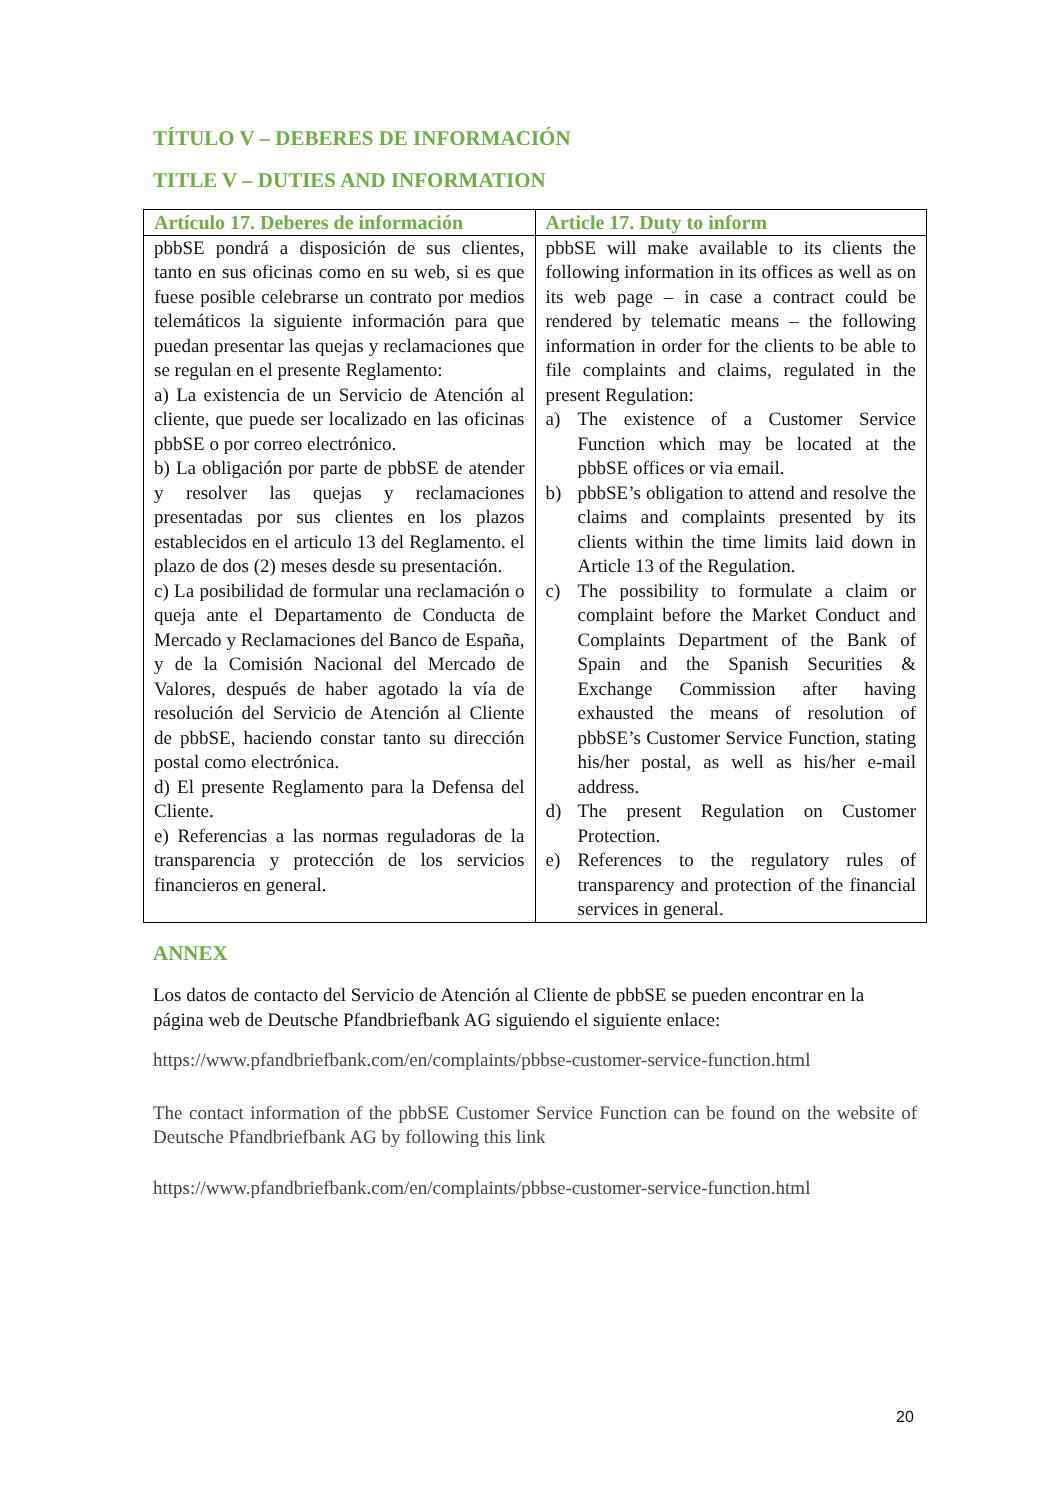TÍTULO V – DEBERES DE INFORMACIÓN
TITLE V – DUTIES AND INFORMATION
| Artículo 17. Deberes de información | Article 17. Duty to inform |
| --- | --- |
| pbbSE pondrá a disposición de sus clientes, tanto en sus oficinas como en su web, si es que fuese posible celebrarse un contrato por medios telemáticos la siguiente información para que puedan presentar las quejas y reclamaciones que se regulan en el presente Reglamento: a) La existencia de un Servicio de Atención al cliente, que puede ser localizado en las oficinas pbbSE o por correo electrónico. b) La obligación por parte de pbbSE de atender y resolver las quejas y reclamaciones presentadas por sus clientes en los plazos establecidos en el articulo 13 del Reglamento. el plazo de dos (2) meses desde su presentación. c) La posibilidad de formular una reclamación o queja ante el Departamento de Conducta de Mercado y Reclamaciones del Banco de España, y de la Comisión Nacional del Mercado de Valores, después de haber agotado la vía de resolución del Servicio de Atención al Cliente de pbbSE, haciendo constar tanto su dirección postal como electrónica. d) El presente Reglamento para la Defensa del Cliente. e) Referencias a las normas reguladoras de la transparencia y protección de los servicios financieros en general. | pbbSE will make available to its clients the following information in its offices as well as on its web page – in case a contract could be rendered by telematic means – the following information in order for the clients to be able to file complaints and claims, regulated in the present Regulation: a) The existence of a Customer Service Function which may be located at the pbbSE offices or via email. b) pbbSE’s obligation to attend and resolve the claims and complaints presented by its clients within the time limits laid down in Article 13 of the Regulation. c) The possibility to formulate a claim or complaint before the Market Conduct and Complaints Department of the Bank of Spain and the Spanish Securities & Exchange Commission after having exhausted the means of resolution of pbbSE’s Customer Service Function, stating his/her postal, as well as his/her e-mail address. d) The present Regulation on Customer Protection. e) References to the regulatory rules of transparency and protection of the financial services in general. |
ANNEX
Los datos de contacto del Servicio de Atención al Cliente de pbbSE se pueden encontrar en la página web de Deutsche Pfandbriefbank AG siguiendo el siguiente enlace:
https://www.pfandbriefbank.com/en/complaints/pbbse-customer-service-function.html
The contact information of the pbbSE Customer Service Function can be found on the website of Deutsche Pfandbriefbank AG by following this link
https://www.pfandbriefbank.com/en/complaints/pbbse-customer-service-function.html
20